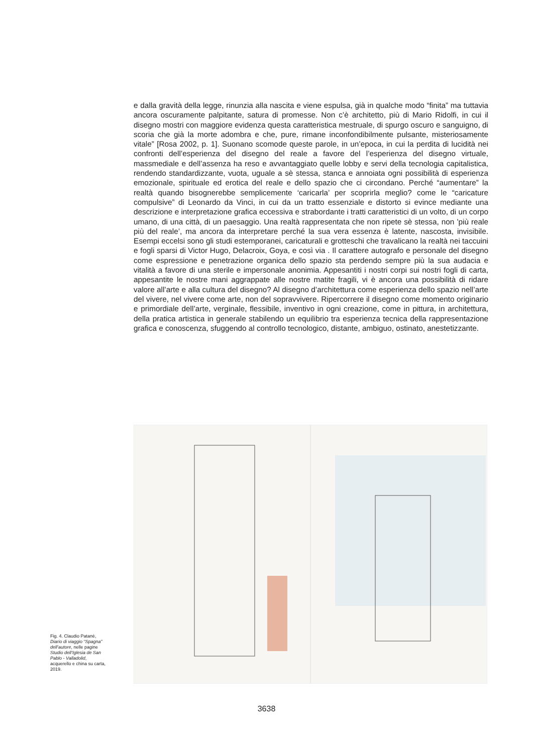e dalla gravità della legge, rinunzia alla nascita e viene espulsa, già in qualche modo “finita” ma tuttavia ancora oscuramente palpitante, satura di promesse. Non c’è architetto, più di Mario Ridolfi, in cui il disegno mostri con maggiore evidenza questa caratteristica mestruale, di spurgo oscuro e sanguigno, di scoria che già la morte adombra e che, pure, rimane inconfondibilmente pulsante, misteriosamente vitale” [Rosa 2002, p. 1]. Suonano scomode queste parole, in un’epoca, in cui la perdita di lucidità nei confronti dell’esperienza del disegno del reale a favore del l’esperienza del disegno virtuale, massmediale e dell’assenza ha reso e avvantaggiato quelle lobby e servi della tecnologia capitalistica, rendendo standardizzante, vuota, uguale a sè stessa, stanca e annoiata ogni possibilità di esperienza emozionale, spirituale ed erotica del reale e dello spazio che ci circondano. Perché “aumentare” la realtà quando bisognerebbe semplicemente ‘caricarla’ per scoprirla meglio? come le “caricature compulsive” di Leonardo da Vinci, in cui da un tratto essenziale e distorto si evince mediante una descrizione e interpretazione grafica eccessiva e strabordante i tratti caratteristici di un volto, di un corpo umano, di una città, di un paesaggio. Una realtà rappresentata che non ripete sè stessa, non ’più reale più del reale’, ma ancora da interpretare perché la sua vera essenza è latente, nascosta, invisibile. Esempi eccelsi sono gli studi estemporanei, caricaturali e grotteschi che travalicano la realtà nei taccuini e fogli sparsi di Victor Hugo, Delacroix, Goya, e così via . Il carattere autografo e personale del disegno come espressione e penetrazione organica dello spazio sta perdendo sempre più la sua audacia e vitalità a favore di una sterile e impersonale anonimia. Appesantiti i nostri corpi sui nostri fogli di carta, appesantite le nostre mani aggrappate alle nostre matite fragili, vi è ancora una possibilità di ridare valore all’arte e alla cultura del disegno? Al disegno d’architettura come esperienza dello spazio nell’arte del vivere, nel vivere come arte, non del sopravvivere. Ripercorrere il disegno come momento originario e primordiale dell’arte, verginale, flessibile, inventivo in ogni creazione, come in pittura, in architettura, della pratica artistica in generale stabilendo un equilibrio tra esperienza tecnica della rappresentazione grafica e conoscenza, sfuggendo al controllo tecnologico, distante, ambiguo, ostinato, anestetizzante.
Fig. 4. Claudio Patanè, Diario di viaggio “Spagna” dell’autore, nelle pagine Studio dell’Iglesia de San Pablo - Valladolid, acquerello e china su carta, 2019.
3638